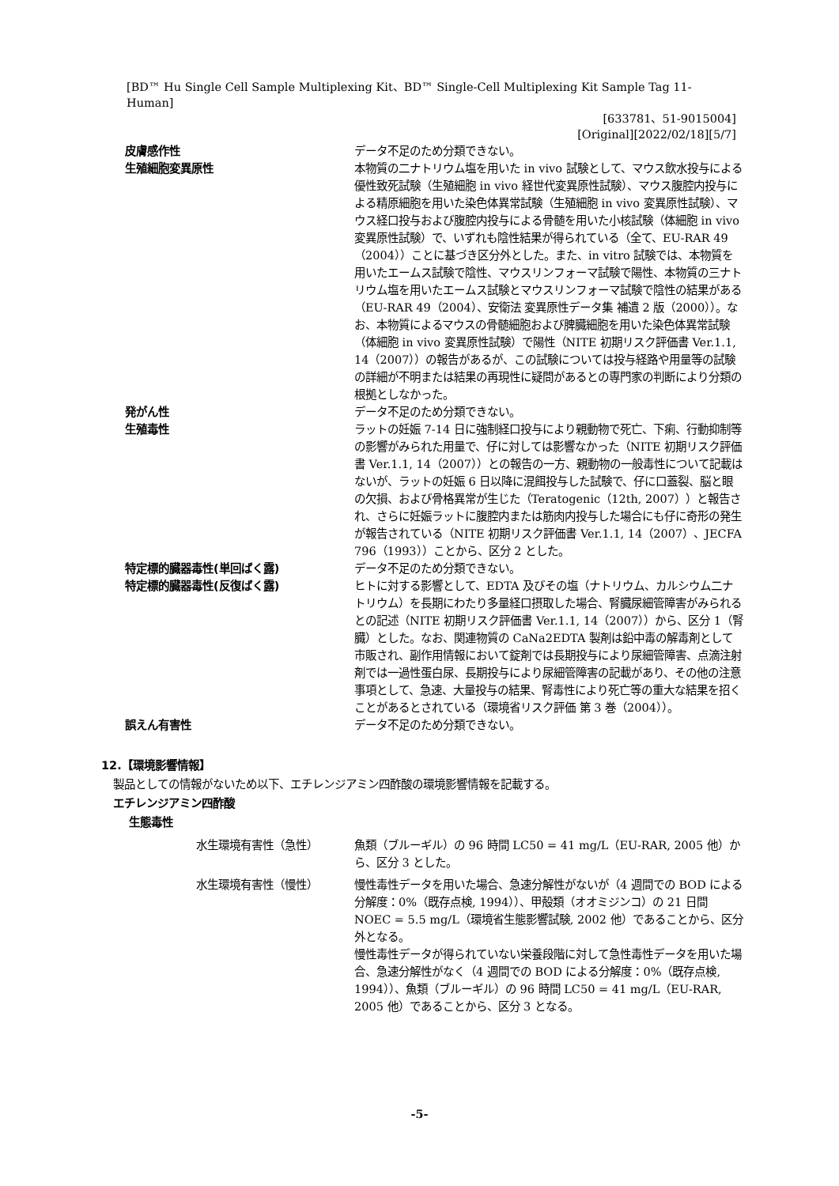[BD™ Hu Single Cell Sample Multiplexing Kit、BD™ Single-Cell Multiplexing Kit Sample Tag 11-Human]
[633781、51-9015004]
[Original][2022/02/18][5/7]
皮膚感作性 データ不足のため分類できない。
生殖細胞変異原性 本物質の二ナトリウム塩を用いた in vivo 試験として、マウス飲水投与による優性致死試験（生殖細胞 in vivo 経世代変異原性試験）、マウス腹腔内投与による精原細胞を用いた染色体異常試験（生殖細胞 in vivo 変異原性試験）、マウス経口投与および腹腔内投与による骨髄を用いた小核試験（体細胞 in vivo 変異原性試験）で、いずれも陰性結果が得られている（全て、EU-RAR 49（2004））ことに基づき区分外とした。また、in vitro 試験では、本物質を用いたエームス試験で陰性、マウスリンフォーマ試験で陽性、本物質の三ナトリウム塩を用いたエームス試験とマウスリンフォーマ試験で陰性の結果がある（EU-RAR 49（2004）、安衛法 変異原性データ集 補遺 2 版（2000））。なお、本物質によるマウスの骨髄細胞および脾臓細胞を用いた染色体異常試験（体細胞 in vivo 変異原性試験）で陽性（NITE 初期リスク評価書 Ver.1.1, 14（2007））の報告があるが、この試験については投与経路や用量等の試験の詳細が不明または結果の再現性に疑問があるとの専門家の判断により分類の根拠としなかった。
発がん性 データ不足のため分類できない。
生殖毒性 ラットの妊娠 7-14 日に強制経口投与により親動物で死亡、下痢、行動抑制等の影響がみられた用量で、仔に対しては影響なかった（NITE 初期リスク評価書 Ver.1.1, 14（2007））との報告の一方、親動物の一般毒性について記載はないが、ラットの妊娠 6 日以降に混餌投与した試験で、仔に口蓋裂、脳と眼の欠損、および骨格異常が生じた（Teratogenic（12th, 2007））と報告され、さらに妊娠ラットに腹腔内または筋肉内投与した場合にも仔に奇形の発生が報告されている（NITE 初期リスク評価書 Ver.1.1, 14（2007）、JECFA 796（1993））ことから、区分 2 とした。
特定標的臓器毒性(単回ばく露) データ不足のため分類できない。
特定標的臓器毒性(反復ばく露) ヒトに対する影響として、EDTA 及びその塩（ナトリウム、カルシウム二ナトリウム）を長期にわたり多量経口摂取した場合、腎臓尿細管障害がみられるとの記述（NITE 初期リスク評価書 Ver.1.1, 14（2007））から、区分 1（腎臓）とした。なお、関連物質の CaNa2EDTA 製剤は鉛中毒の解毒剤として市販され、副作用情報において錠剤では長期投与により尿細管障害、点滴注射剤では一過性蛋白尿、長期投与により尿細管障害の記載があり、その他の注意事項として、急速、大量投与の結果、腎毒性により死亡等の重大な結果を招くことがあるとされている（環境省リスク評価 第 3 巻（2004））。
誤えん有害性 データ不足のため分類できない。
12.【環境影響情報】
製品としての情報がないため以下、エチレンジアミン四酢酸の環境影響情報を記載する。
エチレンジアミン四酢酸
生態毒性
水生環境有害性（急性） 魚類（ブルーギル）の 96 時間 LC50 = 41 mg/L（EU-RAR, 2005 他）から、区分 3 とした。
水生環境有害性（慢性） 慢性毒性データを用いた場合、急速分解性がないが（4 週間での BOD による分解度：0%（既存点検, 1994））、甲殻類（オオミジンコ）の 21 日間 NOEC = 5.5 mg/L（環境省生態影響試験, 2002 他）であることから、区分外となる。
慢性毒性データが得られていない栄養段階に対して急性毒性データを用いた場合、急速分解性がなく（4 週間での BOD による分解度：0%（既存点検, 1994））、魚類（ブルーギル）の 96 時間 LC50 = 41 mg/L（EU-RAR, 2005 他）であることから、区分 3 となる。
-5-